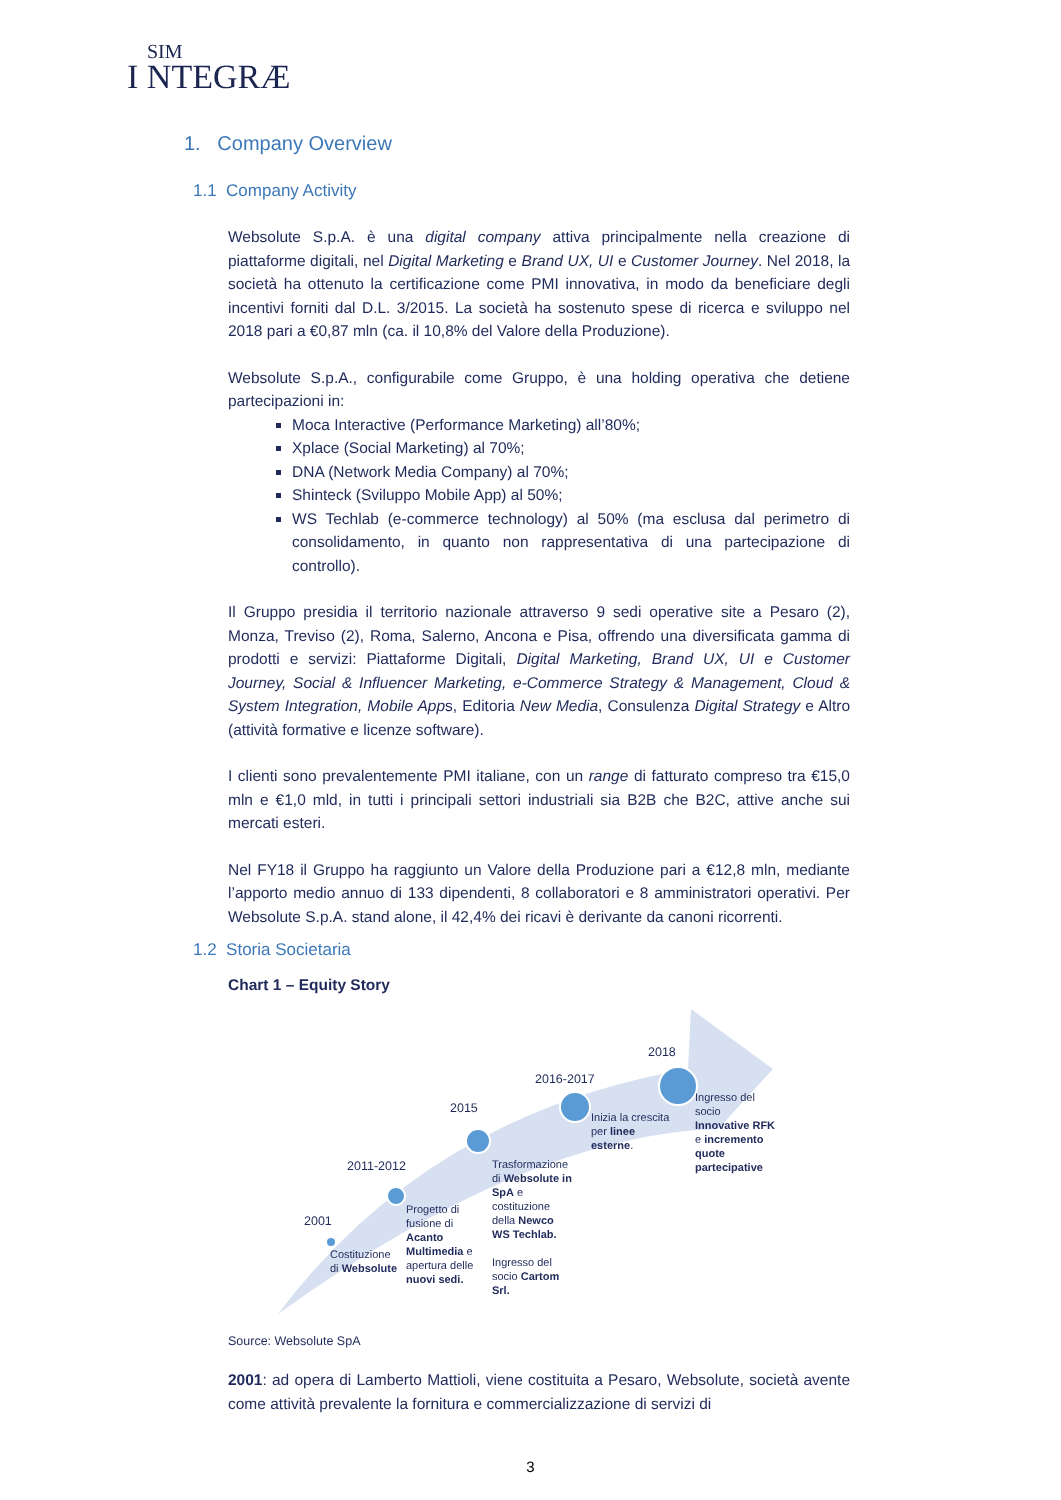SIM
I NTEGRÆ
1. Company Overview
1.1 Company Activity
Websolute S.p.A. è una digital company attiva principalmente nella creazione di piattaforme digitali, nel Digital Marketing e Brand UX, UI e Customer Journey. Nel 2018, la società ha ottenuto la certificazione come PMI innovativa, in modo da beneficiare degli incentivi forniti dal D.L. 3/2015. La società ha sostenuto spese di ricerca e sviluppo nel 2018 pari a €0,87 mln (ca. il 10,8% del Valore della Produzione).
Websolute S.p.A., configurabile come Gruppo, è una holding operativa che detiene partecipazioni in:
Moca Interactive (Performance Marketing) all’80%;
Xplace (Social Marketing) al 70%;
DNA (Network Media Company) al 70%;
Shinteck (Sviluppo Mobile App) al 50%;
WS Techlab (e-commerce technology) al 50% (ma esclusa dal perimetro di consolidamento, in quanto non rappresentativa di una partecipazione di controllo).
Il Gruppo presidia il territorio nazionale attraverso 9 sedi operative site a Pesaro (2), Monza, Treviso (2), Roma, Salerno, Ancona e Pisa, offrendo una diversificata gamma di prodotti e servizi: Piattaforme Digitali, Digital Marketing, Brand UX, UI e Customer Journey, Social & Influencer Marketing, e-Commerce Strategy & Management, Cloud & System Integration, Mobile Apps, Editoria New Media, Consulenza Digital Strategy e Altro (attività formative e licenze software).
I clienti sono prevalentemente PMI italiane, con un range di fatturato compreso tra €15,0 mln e €1,0 mld, in tutti i principali settori industriali sia B2B che B2C, attive anche sui mercati esteri.
Nel FY18 il Gruppo ha raggiunto un Valore della Produzione pari a €12,8 mln, mediante l’apporto medio annuo di 133 dipendenti, 8 collaboratori e 8 amministratori operativi. Per Websolute S.p.A. stand alone, il 42,4% dei ricavi è derivante da canoni ricorrenti.
1.2 Storia Societaria
Chart 1 – Equity Story
2001
2011-2012
2015
2016-2017
2018
Costituzione
di Websolute
Progetto di
fusione di
Acanto
Multimedia e
apertura delle
nuovi sedi.
Trasformazione
di Websolute in
SpA e
costituzione
della Newco
WS Techlab.
Ingresso del
socio Cartom
Srl.
Inizia la crescita
per linee
esterne.
Ingresso del
socio
Innovative RFK
e incremento
quote
partecipative
Source: Websolute SpA
2001: ad opera di Lamberto Mattioli, viene costituita a Pesaro, Websolute, società avente come attività prevalente la fornitura e commercializzazione di servizi di
3